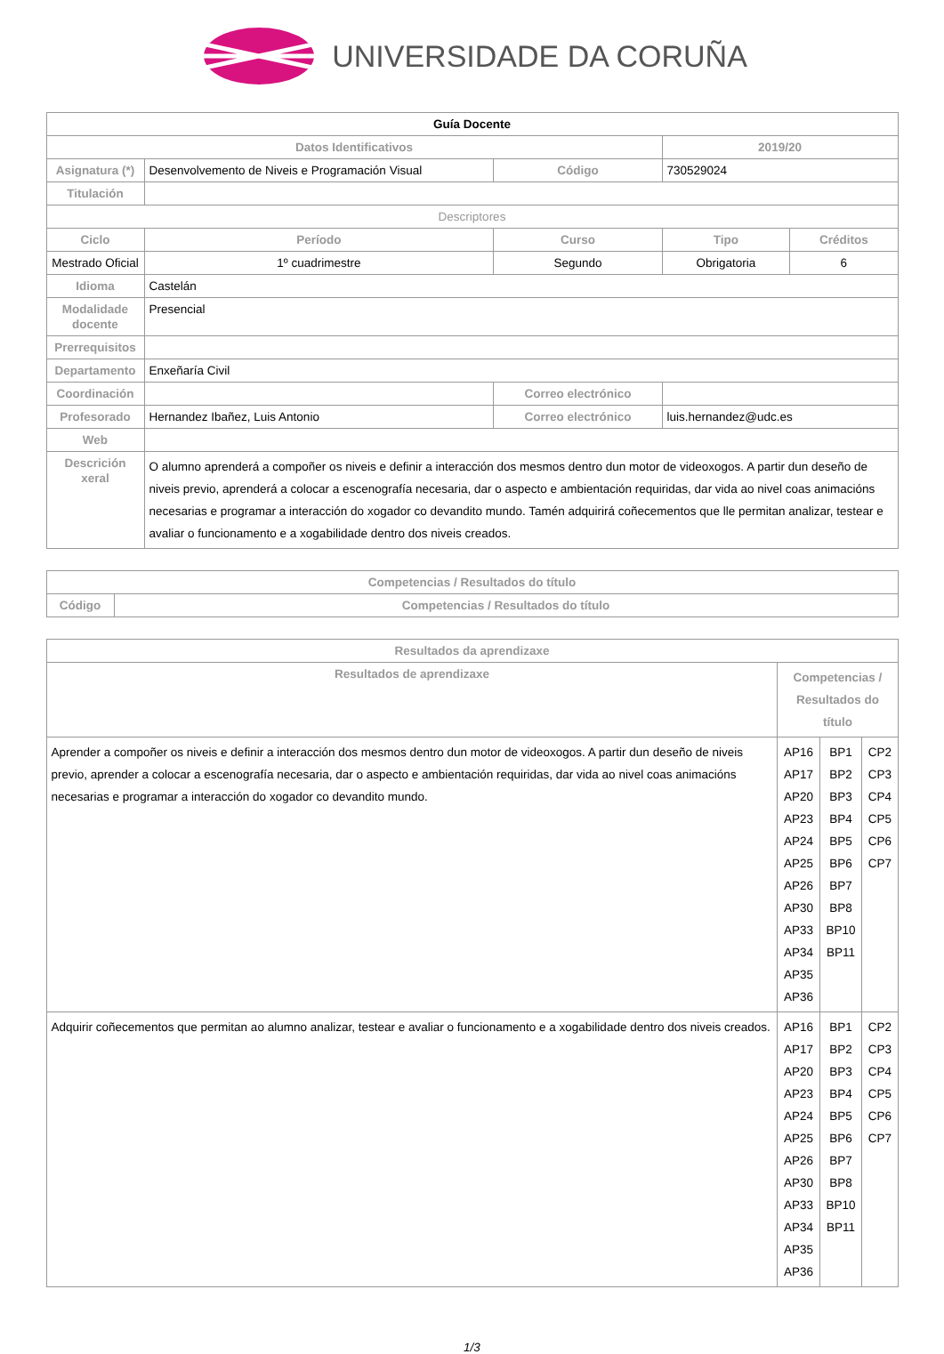UNIVERSIDADE DA CORUÑA
| Guía Docente | | | | | |
| --- | --- | --- | --- | --- | --- |
| Datos Identificativos | | | | 2019/20 | |
| Asignatura (*) | Desenvolvemento de Niveis e Programación Visual | | Código | 730529024 | |
| Titulación | | | | | |
| Descriptores | | | | | |
| Ciclo | Período | Curso | | Tipo | Créditos |
| Mestrado Oficial | 1º cuadrimestre | Segundo | | Obrigatoria | 6 |
| Idioma | Castelán | | | | |
| Modalidade docente | Presencial | | | | |
| Prerrequisitos | | | | | |
| Departamento | Enxeñaría Civil | | | | |
| Coordinación | | | Correo electrónico | | |
| Profesorado | Hernandez Ibañez, Luis Antonio | | Correo electrónico | luis.hernandez@udc.es | |
| Web | | | | | |
| Descrición xeral | O alumno aprenderá a compoñer os niveis e definir a interacción dos mesmos dentro dun motor de videoxogos. A partir dun deseño de niveis previo, aprenderá a colocar a escenografía necesaria, dar o aspecto e ambientación requiridas, dar vida ao nivel coas animacións necesarias e programar a interacción do xogador co devandito mundo. Tamén adquirirá coñecementos que lle permitan analizar, testear e avaliar o funcionamento e a xogabilidade dentro dos niveis creados. | | | | |
| Competencias / Resultados do título | |
| --- | --- |
| Código | Competencias / Resultados do título |
| Resultados da aprendizaxe | | | |
| --- | --- | --- | --- |
| Resultados de aprendizaxe | Competencias / Resultados do título | | |
| Aprender a compoñer os niveis e definir a interacción dos mesmos dentro dun motor de videoxogos. A partir dun deseño de niveis previo, aprender a colocar a escenografía necesaria, dar o aspecto e ambientación requiridas, dar vida ao nivel coas animacións necesarias e programar a interacción do xogador co devandito mundo. | AP16 AP17 AP20 AP23 AP24 AP25 AP26 AP30 AP33 AP34 AP35 AP36 | BP1 BP2 BP3 BP4 BP5 BP6 BP7 BP8 BP10 BP11 | CP2 CP3 CP4 CP5 CP6 CP7 |
| Adquirir coñecementos que permitan ao alumno analizar, testear e avaliar o funcionamento e a xogabilidade dentro dos niveis creados. | AP16 AP17 AP20 AP23 AP24 AP25 AP26 AP30 AP33 AP34 AP35 AP36 | BP1 BP2 BP3 BP4 BP5 BP6 BP7 BP8 BP10 BP11 | CP2 CP3 CP4 CP5 CP6 CP7 |
1/3